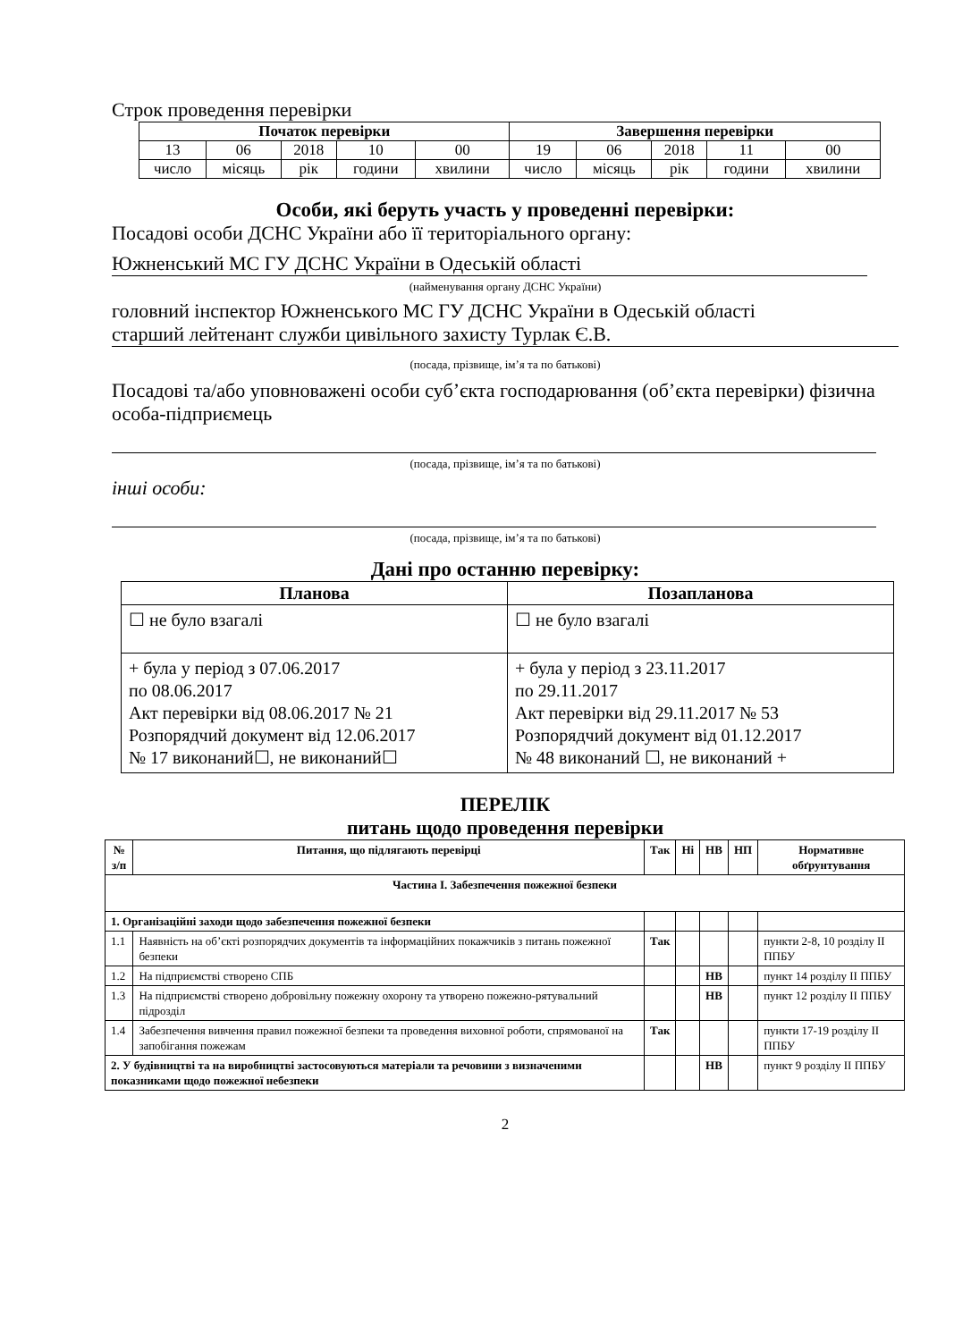Строк проведення перевірки
| Початок перевірки | | | | | Завершення перевірки | | | | |
| --- | --- | --- | --- | --- | --- | --- | --- | --- | --- |
| 13 | 06 | 2018 | 10 | 00 | 19 | 06 | 2018 | 11 | 00 |
| число | місяць | рік | години | хвилини | число | місяць | рік | години | хвилини |
Особи, які беруть участь у проведенні перевірки:
Посадові особи ДСНС України або її територіального органу:
Южненський МС ГУ ДСНС України в Одеській області
(найменування органу ДСНС України)
головний інспектор Южненського МС ГУ ДСНС України в Одеській області
старший лейтенант служби цивільного захисту Турлак Є.В.
(посада, прізвище, ім’я та по батькові)
Посадові та/або уповноважені особи суб’єкта господарювання (об’єкта перевірки) фізична особа-підприємець
(посада, прізвище, ім’я та по батькові)
інші особи:
(посада, прізвище, ім’я та по батькові)
Дані про останню перевірку:
| Планова | Позапланова |
| --- | --- |
| ☐ не було взагалі | ☐ не було взагалі |
| + була у період з 07.06.2017 по 08.06.2017 Акт перевірки від 08.06.2017 № 21 Розпорядчий документ від 12.06.2017 № 17 виконаний☐, не виконаний☐ | + була у період з 23.11.2017 по 29.11.2017 Акт перевірки від 29.11.2017 № 53 Розпорядчий документ від 01.12.2017 № 48 виконаний ☐, не виконаний + |
ПЕРЕЛІК
питань щодо проведення перевірки
| № з/п | Питання, що підлягають перевірці | Так | Ні | НВ | НП | Нормативне обґрунтування |
| --- | --- | --- | --- | --- | --- | --- |
| Частина I. Забезпечення пожежної безпеки | | | | | | |
| 1. Організаційні заходи щодо забезпечення пожежної безпеки | | | | | | |
| 1.1 | Наявність на об’єкті розпорядчих документів та інформаційних покажчиків з питань пожежної безпеки | Так | | | | пункти 2-8, 10 розділу II ППБУ |
| 1.2 | На підприємстві створено СПБ | | | НВ | | пункт 14 розділу II ППБУ |
| 1.3 | На підприємстві створено добровільну пожежну охорону та утворено пожежно-рятувальний підрозділ | | | НВ | | пункт 12 розділу II ППБУ |
| 1.4 | Забезпечення вивчення правил пожежної безпеки та проведення виховної роботи, спрямованої на запобігання пожежам | Так | | | | пункти 17-19 розділу II ППБУ |
| 2. У будівництві та на виробництві застосовуються матеріали та речовини з визначеними показниками щодо пожежної небезпеки | | | | НВ | | пункт 9 розділу II ППБУ |
2